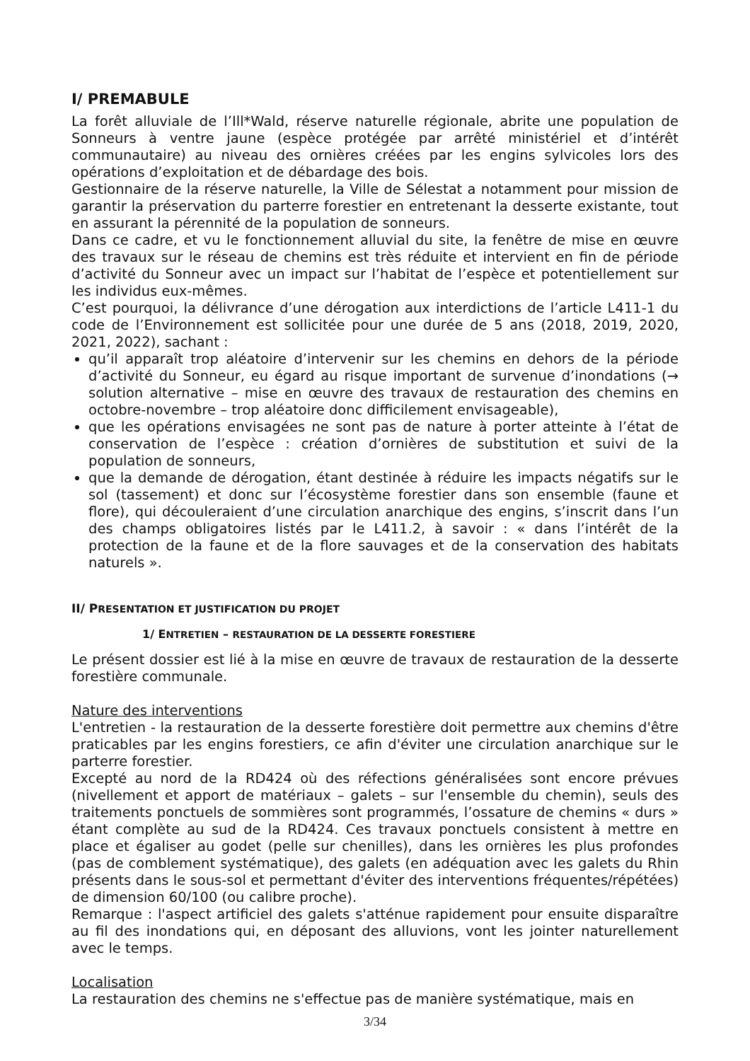I/ PREMABULE
La forêt alluviale de l’Ill*Wald, réserve naturelle régionale, abrite une population de Sonneurs à ventre jaune (espèce protégée par arrêté ministériel et d’intérêt communautaire) au niveau des ornières créées par les engins sylvicoles lors des opérations d’exploitation et de débardage des bois.
Gestionnaire de la réserve naturelle, la Ville de Sélestat a notamment pour mission de garantir la préservation du parterre forestier en entretenant la desserte existante, tout en assurant la pérennité de la population de sonneurs.
Dans ce cadre, et vu le fonctionnement alluvial du site, la fenêtre de mise en œuvre des travaux sur le réseau de chemins est très réduite et intervient en fin de période d’activité du Sonneur avec un impact sur l’habitat de l’espèce et potentiellement sur les individus eux-mêmes.
C’est pourquoi, la délivrance d’une dérogation aux interdictions de l’article L411-1 du code de l’Environnement est sollicitée pour une durée de 5 ans (2018, 2019, 2020, 2021, 2022), sachant :
qu’il apparaît trop aléatoire d’intervenir sur les chemins en dehors de la période d’activité du Sonneur, eu égard au risque important de survenue d’inondations (→ solution alternative – mise en œuvre des travaux de restauration des chemins en octobre-novembre – trop aléatoire donc difficilement envisageable),
que les opérations envisagées ne sont pas de nature à porter atteinte à l’état de conservation de l’espèce : création d’ornières de substitution et suivi de la population de sonneurs,
que la demande de dérogation, étant destinée à réduire les impacts négatifs sur le sol (tassement) et donc sur l’écosystème forestier dans son ensemble (faune et flore), qui découleraient d’une circulation anarchique des engins, s’inscrit dans l’un des champs obligatoires listés par le L411.2, à savoir : « dans l’intérêt de la protection de la faune et de la flore sauvages et de la conservation des habitats naturels ».
II/ PRESENTATION ET JUSTIFICATION DU PROJET
1/ ENTRETIEN – RESTAURATION DE LA DESSERTE FORESTIERE
Le présent dossier est lié à la mise en œuvre de travaux de restauration de la desserte forestière communale.
Nature des interventions
L'entretien - la restauration de la desserte forestière doit permettre aux chemins d'être praticables par les engins forestiers, ce afin d'éviter une circulation anarchique sur le parterre forestier.
Excepté au nord de la RD424 où des réfections généralisées sont encore prévues (nivellement et apport de matériaux – galets – sur l'ensemble du chemin), seuls des traitements ponctuels de sommières sont programmés, l’ossature de chemins « durs » étant complète au sud de la RD424. Ces travaux ponctuels consistent à mettre en place et égaliser au godet (pelle sur chenilles), dans les ornières les plus profondes (pas de comblement systématique), des galets (en adéquation avec les galets du Rhin présents dans le sous-sol et permettant d'éviter des interventions fréquentes/répétées) de dimension 60/100 (ou calibre proche).
Remarque : l'aspect artificiel des galets s'atténue rapidement pour ensuite disparaître au fil des inondations qui, en déposant des alluvions, vont les jointer naturellement avec le temps.
Localisation
La restauration des chemins ne s'effectue pas de manière systématique, mais en
3/34